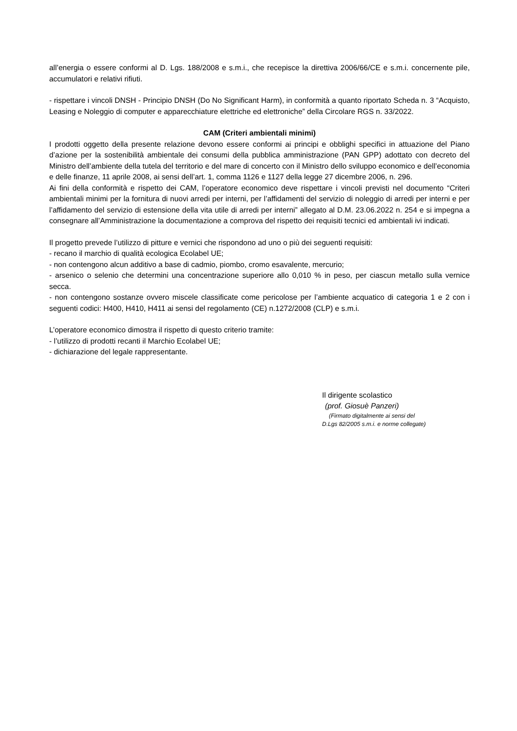all’energia o essere conformi al D. Lgs. 188/2008 e s.m.i., che recepisce la direttiva 2006/66/CE e s.m.i. concernente pile, accumulatori e relativi rifiuti.
- rispettare i vincoli DNSH - Principio DNSH (Do No Significant Harm), in conformità a quanto riportato Scheda n. 3 “Acquisto, Leasing e Noleggio di computer e apparecchiature elettriche ed elettroniche” della Circolare RGS n. 33/2022.
CAM (Criteri ambientali minimi)
I prodotti oggetto della presente relazione devono essere conformi ai principi e obblighi specifici in attuazione del Piano d’azione per la sostenibilità ambientale dei consumi della pubblica amministrazione (PAN GPP) adottato con decreto del Ministro dell’ambiente della tutela del territorio e del mare di concerto con il Ministro dello sviluppo economico e dell’economia e delle finanze, 11 aprile 2008, ai sensi dell’art. 1, comma 1126 e 1127 della legge 27 dicembre 2006, n. 296.
Ai fini della conformità e rispetto dei CAM, l’operatore economico deve rispettare i vincoli previsti nel documento “Criteri ambientali minimi per la fornitura di nuovi arredi per interni, per l’affidamenti del servizio di noleggio di arredi per interni e per l’affidamento del servizio di estensione della vita utile di arredi per interni” allegato al D.M. 23.06.2022 n. 254 e si impegna a consegnare all’Amministrazione la documentazione a comprova del rispetto dei requisiti tecnici ed ambientali ivi indicati.
Il progetto prevede l’utilizzo di pitture e vernici che rispondono ad uno o più dei seguenti requisiti:
- recano il marchio di qualità ecologica Ecolabel UE;
- non contengono alcun additivo a base di cadmio, piombo, cromo esavalente, mercurio;
- arsenico o selenio che determini una concentrazione superiore allo 0,010 % in peso, per ciascun metallo sulla vernice secca.
- non contengono sostanze ovvero miscele classificate come pericolose per l’ambiente acquatico di categoria 1 e 2 con i seguenti codici: H400, H410, H411 ai sensi del regolamento (CE) n.1272/2008 (CLP) e s.m.i.
L’operatore economico dimostra il rispetto di questo criterio tramite:
- l’utilizzo di prodotti recanti il Marchio Ecolabel UE;
- dichiarazione del legale rappresentante.
Il dirigente scolastico
(prof. Giosuè Panzeri)
(Firmato digitalmente ai sensi del
D.Lgs 82/2005 s.m.i. e norme collegate)